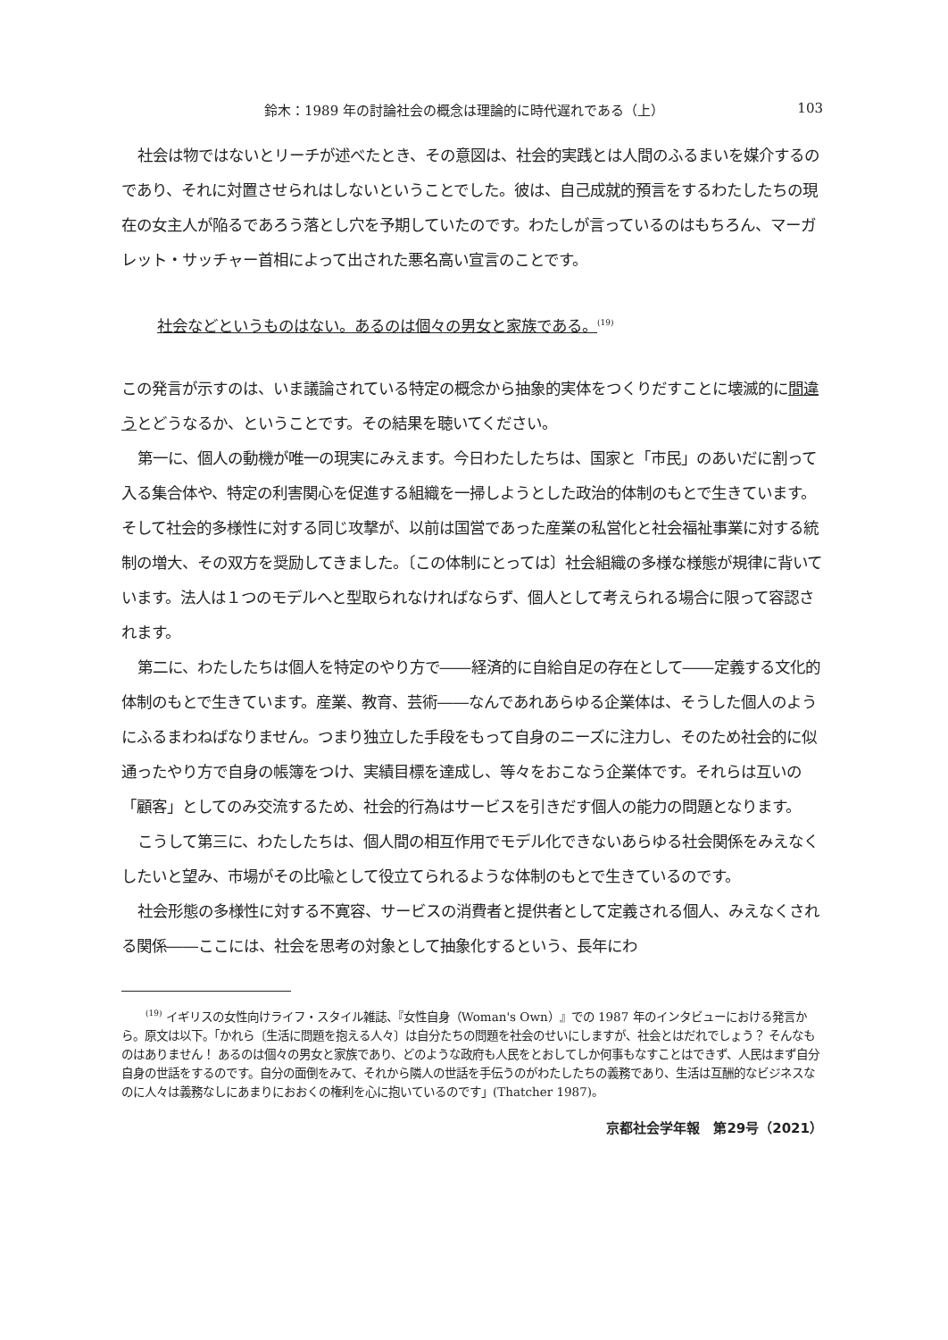鈴木：1989 年の討論社会の概念は理論的に時代遅れである（上） 103
社会は物ではないとリーチが述べたとき、その意図は、社会的実践とは人間のふるまいを媒介するのであり、それに対置させられはしないということでした。彼は、自己成就的預言をするわたしたちの現在の女主人が陥るであろう落とし穴を予期していたのです。わたしが言っているのはもちろん、マーガレット・サッチャー首相によって出された悪名高い宣言のことです。
社会などというものはない。あるのは個々の男女と家族である。<sup>(19)</sup>
この発言が示すのは、いま議論されている特定の概念から抽象的実体をつくりだすことに壊滅的に間違うとどうなるか、ということです。その結果を聴いてください。
第一に、個人の動機が唯一の現実にみえます。今日わたしたちは、国家と「市民」のあいだに割って入る集合体や、特定の利害関心を促進する組織を一掃しようとした政治的体制のもとで生きています。そして社会的多様性に対する同じ攻撃が、以前は国営であった産業の私営化と社会福祉事業に対する統制の増大、その双方を奨励してきました。〔この体制にとっては〕社会組織の多様な様態が規律に背いています。法人は１つのモデルへと型取られなければならず、個人として考えられる場合に限って容認されます。
第二に、わたしたちは個人を特定のやり方で――経済的に自給自足の存在として――定義する文化的体制のもとで生きています。産業、教育、芸術――なんであれあらゆる企業体は、そうした個人のようにふるまわねばなりません。つまり独立した手段をもって自身のニーズに注力し、そのため社会的に似通ったやり方で自身の帳簿をつけ、実績目標を達成し、等々をおこなう企業体です。それらは互いの「顧客」としてのみ交流するため、社会的行為はサービスを引きだす個人の能力の問題となります。
こうして第三に、わたしたちは、個人間の相互作用でモデル化できないあらゆる社会関係をみえなくしたいと望み、市場がその比喩として役立てられるような体制のもとで生きているのです。
社会形態の多様性に対する不寛容、サービスの消費者と提供者として定義される個人、みえなくされる関係――ここには、社会を思考の対象として抽象化するという、長年にわ
<sup>(19)</sup> イギリスの女性向けライフ・スタイル雑誌、『女性自身（Woman's Own）』での 1987 年のインタビューにおける発言から。原文は以下。「かれら〔生活に問題を抱える人々〕は自分たちの問題を社会のせいにしますが、社会とはだれでしょう？ そんなものはありません！ あるのは個々の男女と家族であり、どのような政府も人民をとおしてしか何事もなすことはできず、人民はまず自分自身の世話をするのです。自分の面倒をみて、それから隣人の世話を手伝うのがわたしたちの義務であり、生活は互酬的なビジネスなのに人々は義務なしにあまりにおおくの権利を心に抱いているのです」(Thatcher 1987)。
京都社会学年報　第29号（2021）